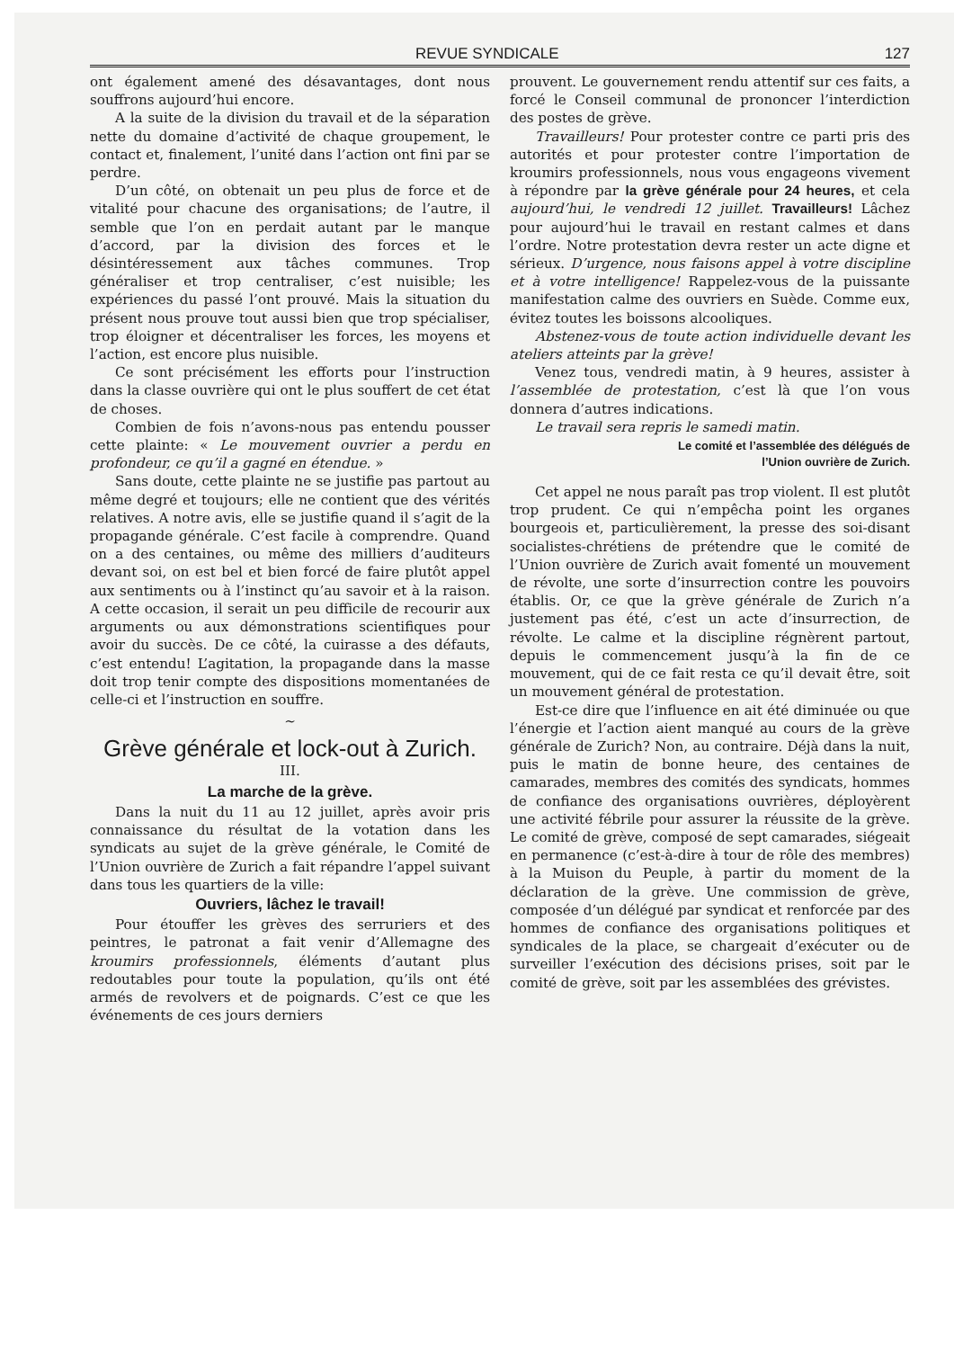REVUE SYNDICALE 127
ont également amené des désavantages, dont nous souffrons aujourd’hui encore.
A la suite de la division du travail et de la séparation nette du domaine d’activité de chaque groupement, le contact et, finalement, l’unité dans l’action ont fini par se perdre.
D’un côté, on obtenait un peu plus de force et de vitalité pour chacune des organisations; de l’autre, il semble que l’on en perdait autant par le manque d’accord, par la division des forces et le désintéressement aux tâches communes. Trop généraliser et trop centraliser, c’est nuisible; les expériences du passé l’ont prouvé. Mais la situation du présent nous prouve tout aussi bien que trop spécialiser, trop éloigner et décentraliser les forces, les moyens et l’action, est encore plus nuisible.
Ce sont précisément les efforts pour l’instruction dans la classe ouvrière qui ont le plus souffert de cet état de choses.
Combien de fois n’avons-nous pas entendu pousser cette plainte: « Le mouvement ouvrier a perdu en profondeur, ce qu’il a gagné en étendue. »
Sans doute, cette plainte ne se justifie pas partout au même degré et toujours; elle ne contient que des vérités relatives. A notre avis, elle se justifie quand il s’agit de la propagande générale. C’est facile à comprendre. Quand on a des centaines, ou même des milliers d’auditeurs devant soi, on est bel et bien forcé de faire plutôt appel aux sentiments ou à l’instinct qu’au savoir et à la raison. A cette occasion, il serait un peu difficile de recourir aux arguments ou aux démonstrations scientifiques pour avoir du succès. De ce côté, la cuirasse a des défauts, c’est entendu! L’agitation, la propagande dans la masse doit trop tenir compte des dispositions momentanées de celle-ci et l’instruction en souffre.
~
Grève générale et lock-out à Zurich.
III.
La marche de la grève.
Dans la nuit du 11 au 12 juillet, après avoir pris connaissance du résultat de la votation dans les syndicats au sujet de la grève générale, le Comité de l’Union ouvrière de Zurich a fait répandre l’appel suivant dans tous les quartiers de la ville:
Ouvriers, lâchez le travail!
Pour étouffer les grèves des serruriers et des peintres, le patronat a fait venir d’Allemagne des kroumirs professionnels, éléments d’autant plus redoutables pour toute la population, qu’ils ont été armés de revolvers et de poignards. C’est ce que les événements de ces jours derniers
prouvent. Le gouvernement rendu attentif sur ces faits, a forcé le Conseil communal de prononcer l’interdiction des postes de grève.
Travailleurs! Pour protester contre ce parti pris des autorités et pour protester contre l’importation de kroumirs professionnels, nous vous engageons vivement à répondre par la grève générale pour 24 heures, et cela aujourd’hui, le vendredi 12 juillet. Travailleurs! Lâchez pour aujourd’hui le travail en restant calmes et dans l’ordre. Notre protestation devra rester un acte digne et sérieux. D’urgence, nous faisons appel à votre discipline et à votre intelligence! Rappelez-vous de la puissante manifestation calme des ouvriers en Suède. Comme eux, évitez toutes les boissons alcooliques.
Abstenez-vous de toute action individuelle devant les ateliers atteints par la grève!
Venez tous, vendredi matin, à 9 heures, assister à l’assemblée de protestation, c’est là que l’on vous donnera d’autres indications.
Le travail sera repris le samedi matin.
Le comité et l’assemblée des délégués de
l’Union ouvrière de Zurich.
Cet appel ne nous paraît pas trop violent. Il est plutôt trop prudent. Ce qui n’empêcha point les organes bourgeois et, particulièrement, la presse des soi-disant socialistes-chrétiens de prétendre que le comité de l’Union ouvrière de Zurich avait fomenté un mouvement de révolte, une sorte d’insurrection contre les pouvoirs établis. Or, ce que la grève générale de Zurich n’a justement pas été, c’est un acte d’insurrection, de révolte. Le calme et la discipline régnèrent partout, depuis le commencement jusqu’à la fin de ce mouvement, qui de ce fait resta ce qu’il devait être, soit un mouvement général de protestation.
Est-ce dire que l’influence en ait été diminuée ou que l’énergie et l’action aient manqué au cours de la grève générale de Zurich? Non, au contraire. Déjà dans la nuit, puis le matin de bonne heure, des centaines de camarades, membres des comités des syndicats, hommes de confiance des organisations ouvrières, déployèrent une activité fébrile pour assurer la réussite de la grève. Le comité de grève, composé de sept camarades, siégeait en permanence (c’est-à-dire à tour de rôle des membres) à la Muison du Peuple, à partir du moment de la déclaration de la grève. Une commission de grève, composée d’un délégué par syndicat et renforcée par des hommes de confiance des organisations politiques et syndicales de la place, se chargeait d’exécuter ou de surveiller l’exécution des décisions prises, soit par le comité de grève, soit par les assemblées des grévistes.